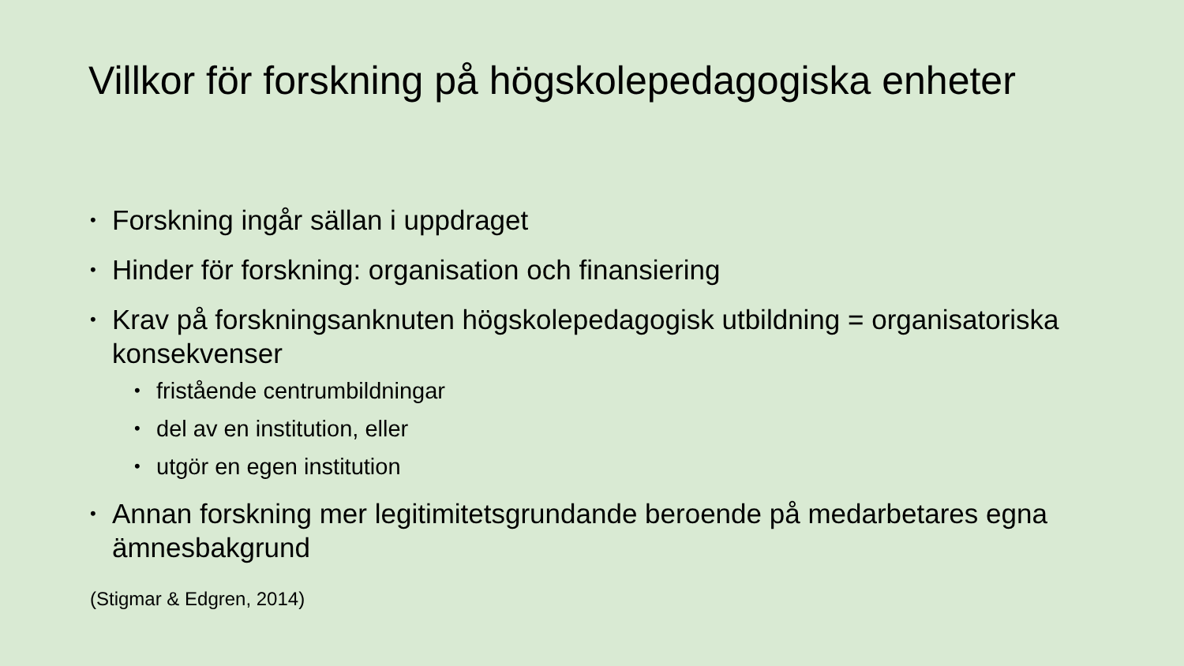Villkor för forskning på högskolepedagogiska enheter
• Forskning ingår sällan i uppdraget
• Hinder för forskning: organisation och finansiering
• Krav på forskningsanknuten högskolepedagogisk utbildning = organisatoriska konsekvenser
• fristående centrumbildningar
• del av en institution, eller
• utgör en egen institution
• Annan forskning mer legitimitetsgrundande beroende på medarbetares egna ämnesbakgrund
(Stigmar & Edgren, 2014)